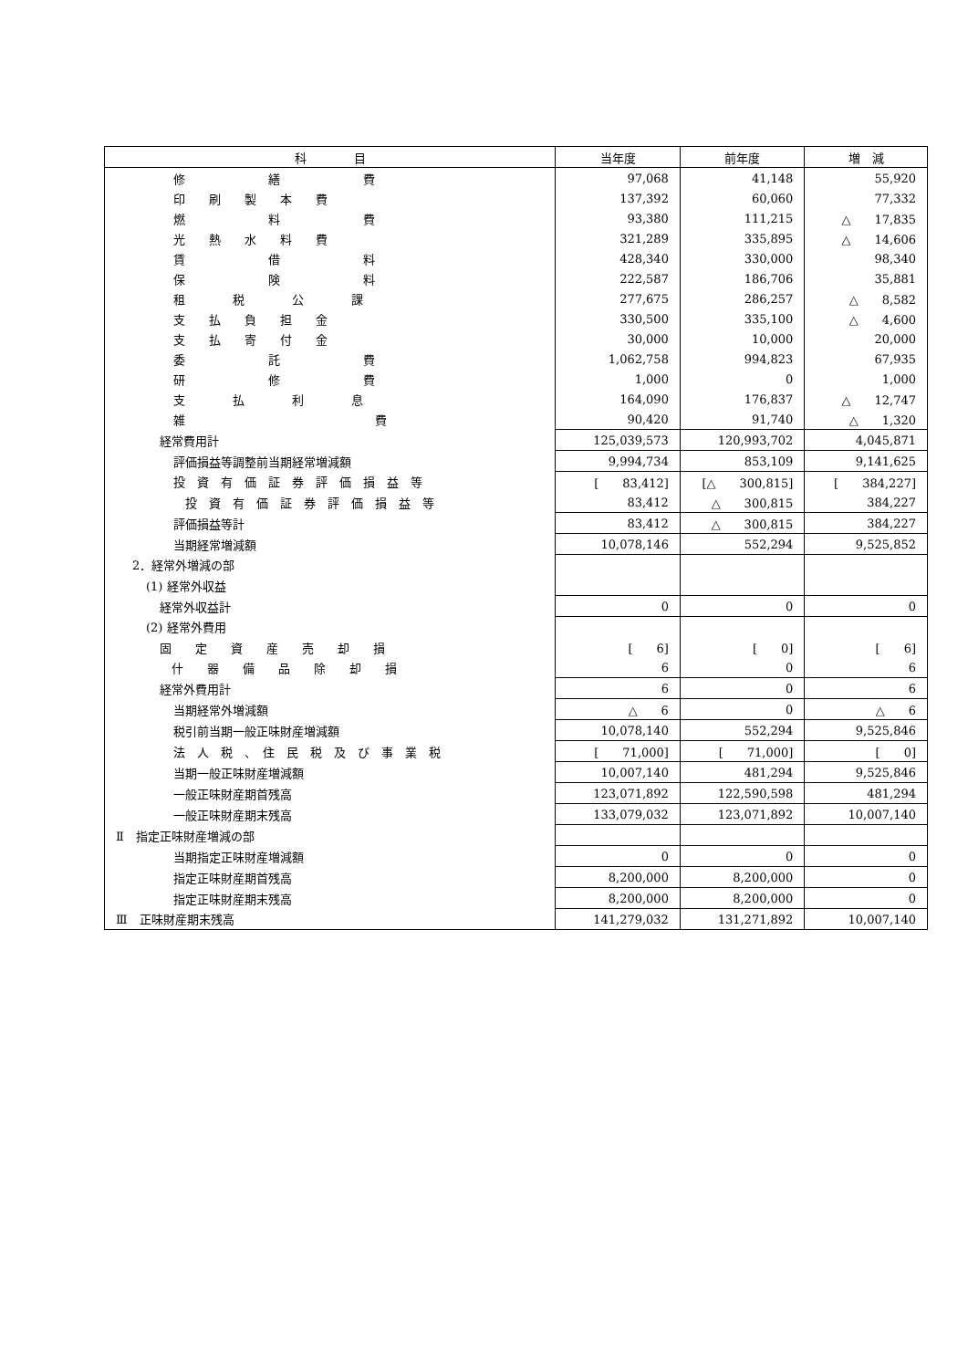| 科 目 | 当年度 | 前年度 | 増 減 |
| --- | --- | --- | --- |
| 修 繕 費 | 97,068 | 41,148 | 55,920 |
| 印 刷 製 本 費 | 137,392 | 60,060 | 77,332 |
| 燃 料 費 | 93,380 | 111,215 | △ 17,835 |
| 光 熱 水 料 費 | 321,289 | 335,895 | △ 14,606 |
| 賃 借 料 | 428,340 | 330,000 | 98,340 |
| 保 険 料 | 222,587 | 186,706 | 35,881 |
| 租 税 公 課 | 277,675 | 286,257 | △ 8,582 |
| 支 払 負 担 金 | 330,500 | 335,100 | △ 4,600 |
| 支 払 寄 付 金 | 30,000 | 10,000 | 20,000 |
| 委 託 費 | 1,062,758 | 994,823 | 67,935 |
| 研 修 費 | 1,000 | 0 | 1,000 |
| 支 払 利 息 | 164,090 | 176,837 | △ 12,747 |
| 雑 費 | 90,420 | 91,740 | △ 1,320 |
| 経常費用計 | 125,039,573 | 120,993,702 | 4,045,871 |
| 評価損益等調整前当期経常増減額 | 9,994,734 | 853,109 | 9,141,625 |
| 投 資 有 価 証 券 評 価 損 益 等 | [ 83,412] | [△ 300,815] | [ 384,227] |
| 投 資 有 価 証 券 評 価 損 益 等 | 83,412 | △ 300,815 | 384,227 |
| 評価損益等計 | 83,412 | △ 300,815 | 384,227 |
| 当期経常増減額 | 10,078,146 | 552,294 | 9,525,852 |
| 2．経常外増減の部 | | | |
| (1) 経常外収益 | | | |
| 経常外収益計 | 0 | 0 | 0 |
| (2) 経常外費用 | | | |
| 固 定 資 産 売 却 損 | [ 6] | [ 0] | [ 6] |
| 什 器 備 品 除 却 損 | 6 | 0 | 6 |
| 経常外費用計 | 6 | 0 | 6 |
| 当期経常外増減額 | △ 6 | 0 | △ 6 |
| 税引前当期一般正味財産増減額 | 10,078,140 | 552,294 | 9,525,846 |
| 法 人 税 、 住 民 税 及 び 事 業 税 | [ 71,000] | [ 71,000] | [ 0] |
| 当期一般正味財産増減額 | 10,007,140 | 481,294 | 9,525,846 |
| 一般正味財産期首残高 | 123,071,892 | 122,590,598 | 481,294 |
| 一般正味財産期末残高 | 133,079,032 | 123,071,892 | 10,007,140 |
| Ⅱ 指定正味財産増減の部 | | | |
| 当期指定正味財産増減額 | 0 | 0 | 0 |
| 指定正味財産期首残高 | 8,200,000 | 8,200,000 | 0 |
| 指定正味財産期末残高 | 8,200,000 | 8,200,000 | 0 |
| Ⅲ 正味財産期末残高 | 141,279,032 | 131,271,892 | 10,007,140 |